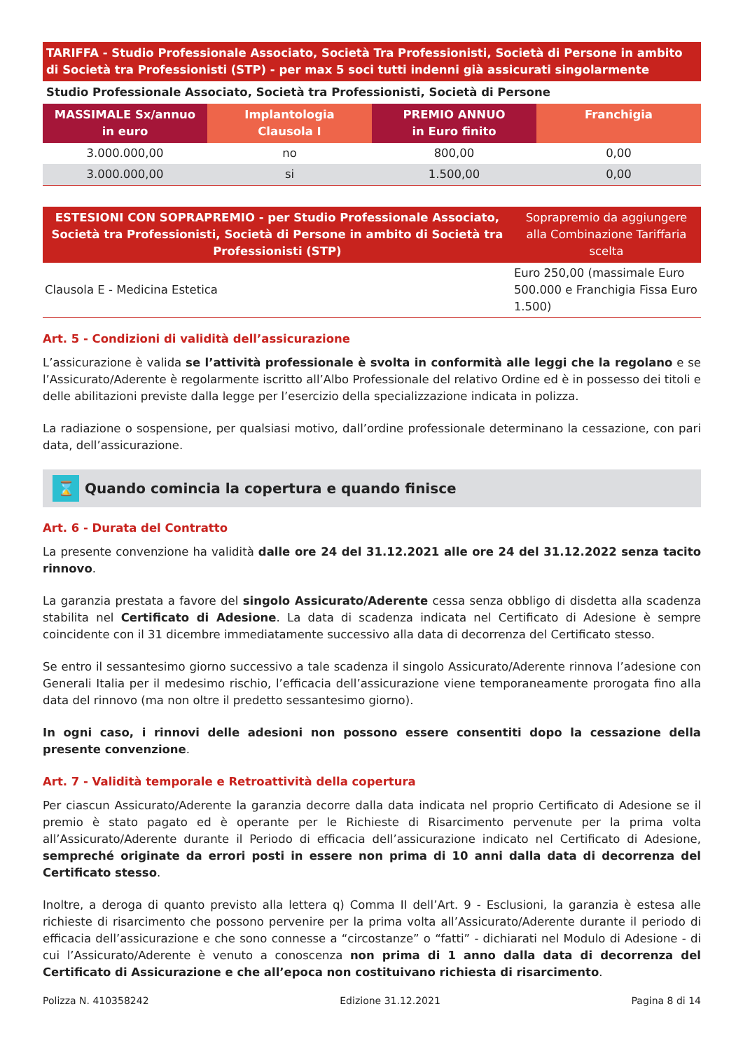TARIFFA - Studio Professionale Associato, Società Tra Professionisti, Società di Persone in ambito di Società tra Professionisti (STP) - per max 5 soci tutti indenni già assicurati singolarmente
Studio Professionale Associato, Società tra Professionisti, Società di Persone
| MASSIMALE Sx/annuo in euro | Implantologia Clausola I | PREMIO ANNUO in Euro finito | Franchigia |
| --- | --- | --- | --- |
| 3.000.000,00 | no | 800,00 | 0,00 |
| 3.000.000,00 | si | 1.500,00 | 0,00 |
| ESTESIONI CON SOPRAPREMIO - per Studio Professionale Associato, Società tra Professionisti, Società di Persone in ambito di Società tra Professionisti (STP) | Soprapremio da aggiungere alla Combinazione Tariffaria scelta |
| --- | --- |
| Clausola E - Medicina Estetica | Euro 250,00 (massimale Euro 500.000 e Franchigia Fissa Euro 1.500) |
Art. 5 - Condizioni di validità dell’assicurazione
L’assicurazione è valida se l’attività professionale è svolta in conformità alle leggi che la regolano e se l’Assicurato/Aderente è regolarmente iscritto all’Albo Professionale del relativo Ordine ed è in possesso dei titoli e delle abilitazioni previste dalla legge per l’esercizio della specializzazione indicata in polizza.
La radiazione o sospensione, per qualsiasi motivo, dall’ordine professionale determinano la cessazione, con pari data, dell’assicurazione.
⌛ Quando comincia la copertura e quando finisce
Art. 6 - Durata del Contratto
La presente convenzione ha validità dalle ore 24 del 31.12.2021 alle ore 24 del 31.12.2022 senza tacito rinnovo.
La garanzia prestata a favore del singolo Assicurato/Aderente cessa senza obbligo di disdetta alla scadenza stabilita nel Certificato di Adesione. La data di scadenza indicata nel Certificato di Adesione è sempre coincidente con il 31 dicembre immediatamente successivo alla data di decorrenza del Certificato stesso.
Se entro il sessantesimo giorno successivo a tale scadenza il singolo Assicurato/Aderente rinnova l’adesione con Generali Italia per il medesimo rischio, l’efficacia dell’assicurazione viene temporaneamente prorogata fino alla data del rinnovo (ma non oltre il predetto sessantesimo giorno).
In ogni caso, i rinnovi delle adesioni non possono essere consentiti dopo la cessazione della presente convenzione.
Art. 7 - Validità temporale e Retroattività della copertura
Per ciascun Assicurato/Aderente la garanzia decorre dalla data indicata nel proprio Certificato di Adesione se il premio è stato pagato ed è operante per le Richieste di Risarcimento pervenute per la prima volta all’Assicurato/Aderente durante il Periodo di efficacia dell’assicurazione indicato nel Certificato di Adesione, sempreché originate da errori posti in essere non prima di 10 anni dalla data di decorrenza del Certificato stesso.
Inoltre, a deroga di quanto previsto alla lettera q) Comma II dell’Art. 9 - Esclusioni, la garanzia è estesa alle richieste di risarcimento che possono pervenire per la prima volta all’Assicurato/Aderente durante il periodo di efficacia dell’assicurazione e che sono connesse a “circostanze” o “fatti” - dichiarati nel Modulo di Adesione - di cui l’Assicurato/Aderente è venuto a conoscenza non prima di 1 anno dalla data di decorrenza del Certificato di Assicurazione e che all’epoca non costituivano richiesta di risarcimento.
Polizza N. 410358242 Edizione 31.12.2021 Pagina 8 di 14